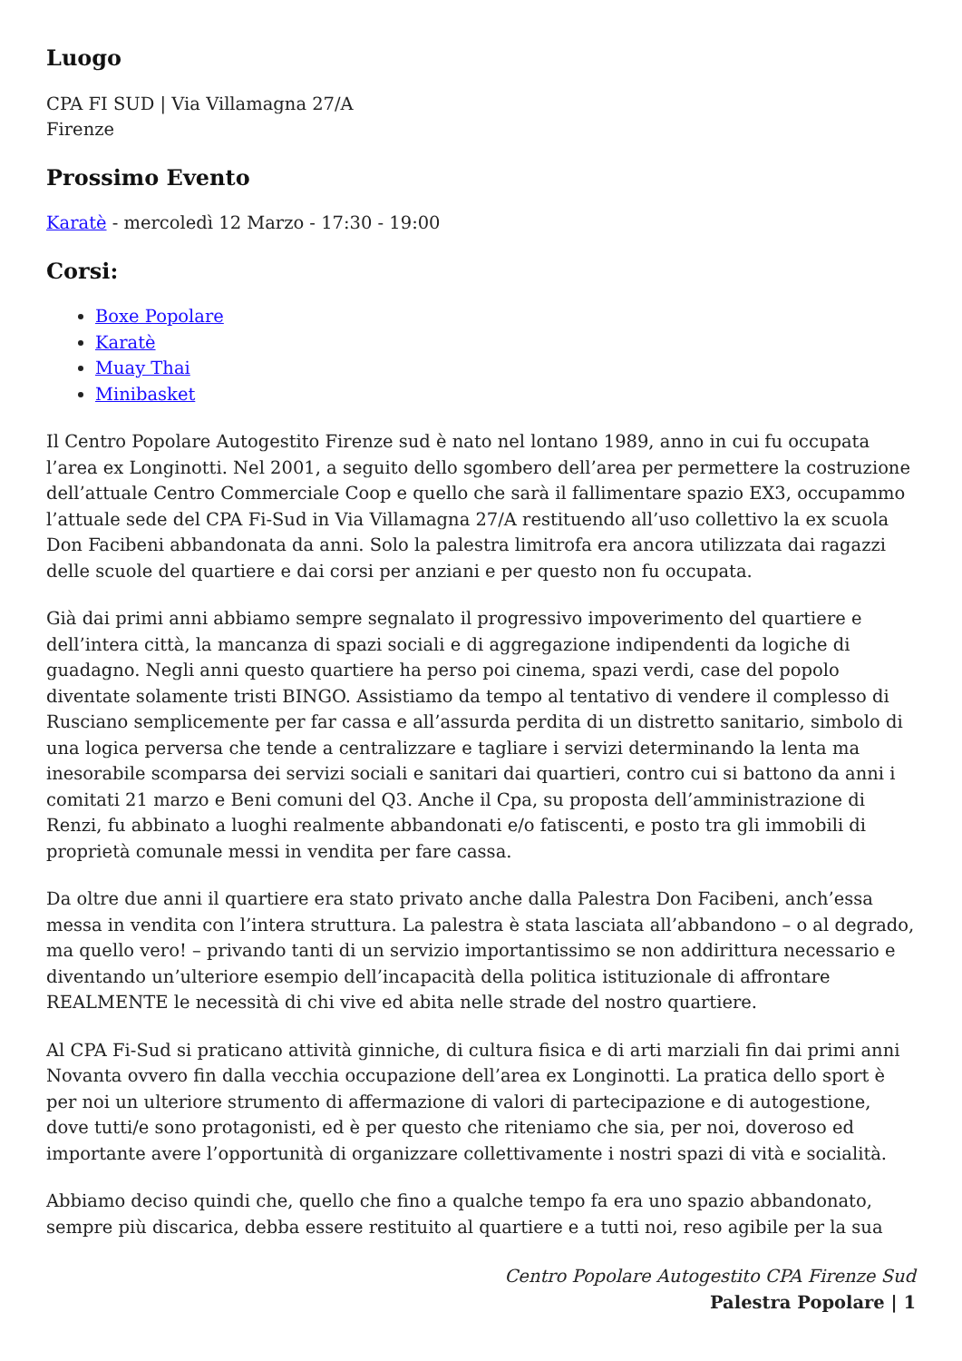Luogo
CPA FI SUD | Via Villamagna 27/A
Firenze
Prossimo Evento
Karatè - mercoledì 12 Marzo - 17:30 - 19:00
Corsi:
Boxe Popolare
Karatè
Muay Thai
Minibasket
Il Centro Popolare Autogestito Firenze sud è nato nel lontano 1989, anno in cui fu occupata l’area ex Longinotti. Nel 2001, a seguito dello sgombero dell’area per permettere la costruzione dell’attuale Centro Commerciale Coop e quello che sarà il fallimentare spazio EX3, occupammo l’attuale sede del CPA Fi-Sud in Via Villamagna 27/A restituendo all’uso collettivo la ex scuola Don Facibeni abbandonata da anni. Solo la palestra limitrofa era ancora utilizzata dai ragazzi delle scuole del quartiere e dai corsi per anziani e per questo non fu occupata.
Già dai primi anni abbiamo sempre segnalato il progressivo impoverimento del quartiere e dell’intera città, la mancanza di spazi sociali e di aggregazione indipendenti da logiche di guadagno. Negli anni questo quartiere ha perso poi cinema, spazi verdi, case del popolo diventate solamente tristi BINGO. Assistiamo da tempo al tentativo di vendere il complesso di Rusciano semplicemente per far cassa e all’assurda perdita di un distretto sanitario, simbolo di una logica perversa che tende a centralizzare e tagliare i servizi determinando la lenta ma inesorabile scomparsa dei servizi sociali e sanitari dai quartieri, contro cui si battono da anni i comitati 21 marzo e Beni comuni del Q3. Anche il Cpa, su proposta dell’amministrazione di Renzi, fu abbinato a luoghi realmente abbandonati e/o fatiscenti, e posto tra gli immobili di proprietà comunale messi in vendita per fare cassa.
Da oltre due anni il quartiere era stato privato anche dalla Palestra Don Facibeni, anch’essa messa in vendita con l’intera struttura. La palestra è stata lasciata all’abbandono – o al degrado, ma quello vero! – privando tanti di un servizio importantissimo se non addirittura necessario e diventando un’ulteriore esempio dell’incapacità della politica istituzionale di affrontare REALMENTE le necessità di chi vive ed abita nelle strade del nostro quartiere.
Al CPA Fi-Sud si praticano attività ginniche, di cultura fisica e di arti marziali fin dai primi anni Novanta ovvero fin dalla vecchia occupazione dell’area ex Longinotti. La pratica dello sport è per noi un ulteriore strumento di affermazione di valori di partecipazione e di autogestione, dove tutti/e sono protagonisti, ed è per questo che riteniamo che sia, per noi, doveroso ed importante avere l’opportunità di organizzare collettivamente i nostri spazi di vità e socialità.
Abbiamo deciso quindi che, quello che fino a qualche tempo fa era uno spazio abbandonato, sempre più discarica, debba essere restituito al quartiere e a tutti noi, reso agibile per la sua
Centro Popolare Autogestito CPA Firenze Sud
Palestra Popolare | 1